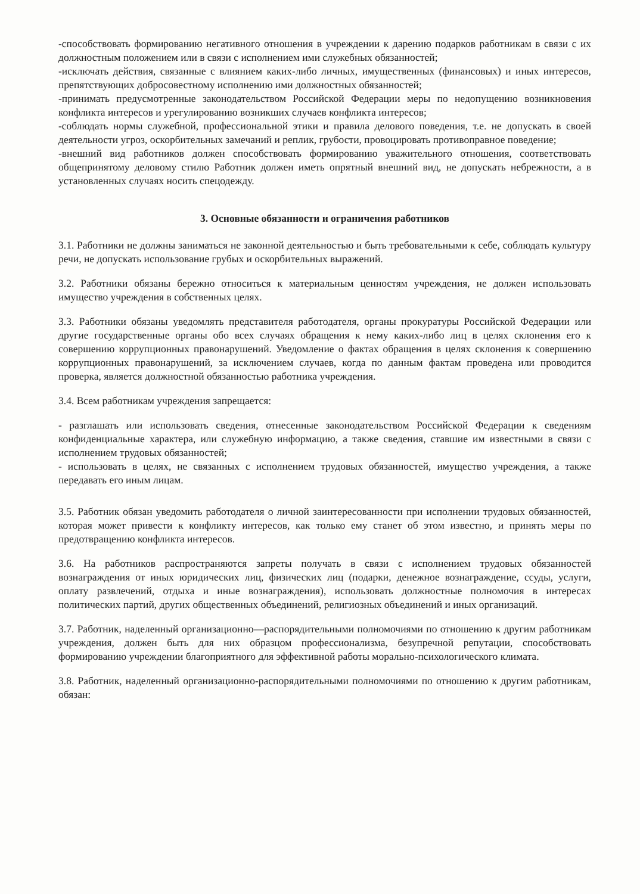-способствовать формированию негативного отношения в учреждении к дарению подарков работникам в связи с их должностным положением или в связи с исполнением ими служебных обязанностей;
-исключать действия, связанные с влиянием каких-либо личных, имущественных (финансовых) и иных интересов, препятствующих добросовестному исполнению ими должностных обязанностей;
-принимать предусмотренные законодательством Российской Федерации меры по недопущению возникновения конфликта интересов и урегулированию возникших случаев конфликта интересов;
-соблюдать нормы служебной, профессиональной этики и правила делового поведения, т.е. не допускать в своей деятельности угроз, оскорбительных замечаний и реплик, грубости, провоцировать противоправное поведение;
-внешний вид работников должен способствовать формированию уважительного отношения, соответствовать общепринятому деловому стилю Работник должен иметь опрятный внешний вид, не допускать небрежности, а в установленных случаях носить спецодежду.
3. Основные обязанности и ограничения работников
3.1. Работники не должны заниматься не законной деятельностью и быть требовательными к себе, соблюдать культуру речи, не допускать использование грубых и оскорбительных выражений.
3.2. Работники обязаны бережно относиться к материальным ценностям учреждения, не должен использовать имущество учреждения в собственных целях.
3.3. Работники обязаны уведомлять представителя работодателя, органы прокуратуры Российской Федерации или другие государственные органы обо всех случаях обращения к нему каких-либо лиц в целях склонения его к совершению коррупционных правонарушений. Уведомление о фактах обращения в целях склонения к совершению коррупционных правонарушений, за исключением случаев, когда по данным фактам проведена или проводится проверка, является должностной обязанностью работника учреждения.
3.4. Всем работникам учреждения запрещается:
- разглашать или использовать сведения, отнесенные законодательством Российской Федерации к сведениям конфиденциальные характера, или служебную информацию, а также сведения, ставшие им известными в связи с исполнением трудовых обязанностей;
- использовать в целях, не связанных с исполнением трудовых обязанностей, имущество учреждения, а также передавать его иным лицам.
3.5. Работник обязан уведомить работодателя о личной заинтересованности при исполнении трудовых обязанностей, которая может привести к конфликту интересов, как только ему станет об этом известно, и принять меры по предотвращению конфликта интересов.
3.6. На работников распространяются запреты получать в связи с исполнением трудовых обязанностей вознаграждения от иных юридических лиц, физических лиц (подарки, денежное вознаграждение, ссуды, услуги, оплату развлечений, отдыха и иные вознаграждения), использовать должностные полномочия в интересах политических партий, других общественных объединений, религиозных объединений и иных организаций.
3.7. Работник, наделенный организационно—распорядительными полномочиями по отношению к другим работникам учреждения, должен быть для них образцом профессионализма, безупречной репутации, способствовать формированию учреждении благоприятного для эффективной работы морально-психологического климата.
3.8. Работник, наделенный организационно-распорядительными полномочиями по отношению к другим работникам, обязан: